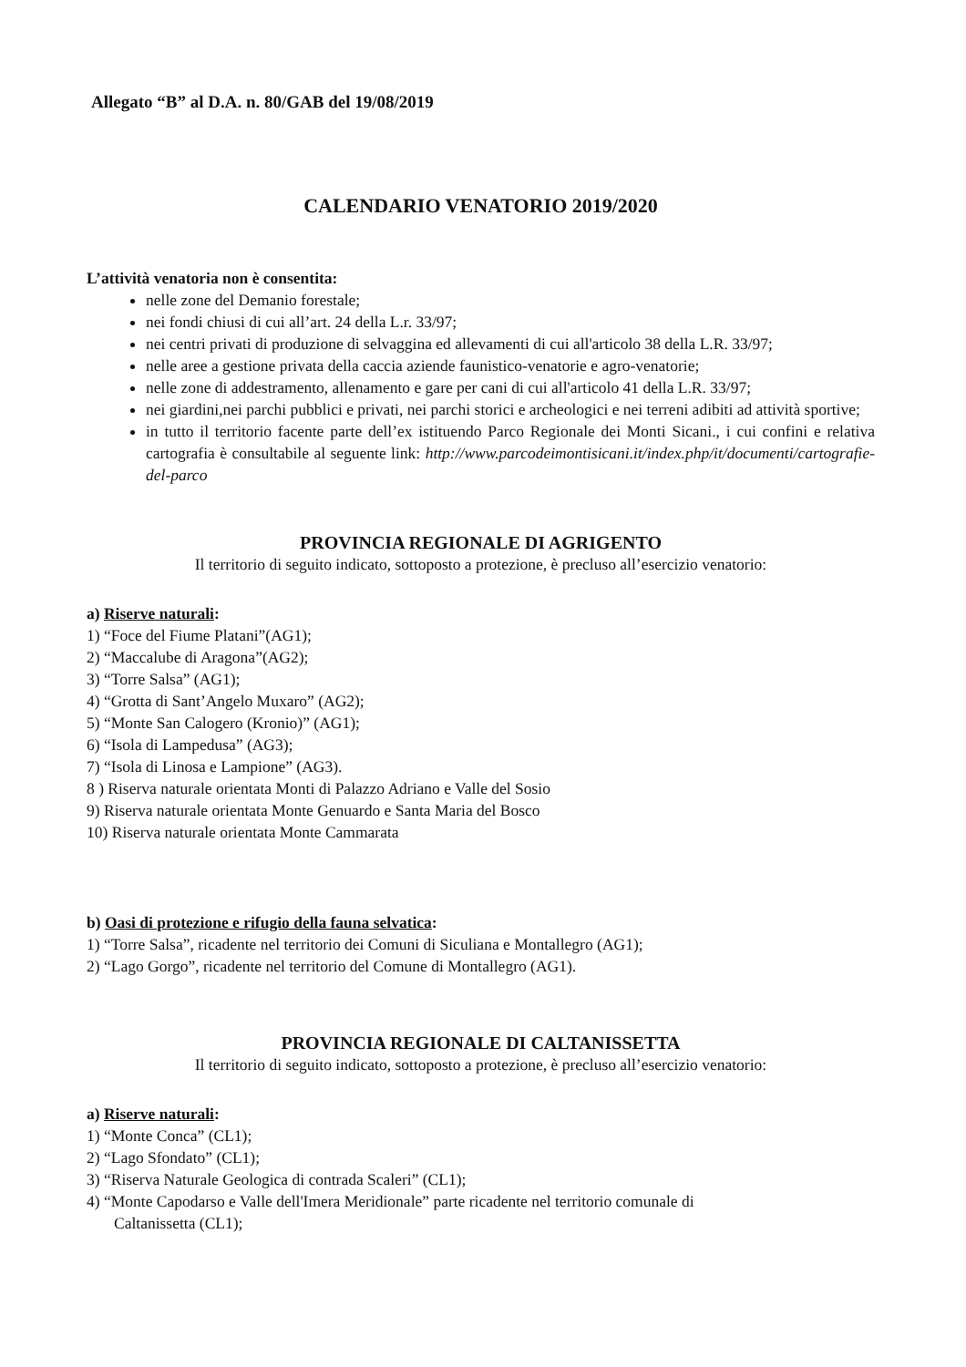Allegato “B” al D.A. n. 80/GAB del 19/08/2019
CALENDARIO VENATORIO 2019/2020
L’attività venatoria non è consentita:
nelle zone del Demanio forestale;
nei fondi chiusi di cui all’art. 24 della L.r. 33/97;
nei centri privati di produzione di selvaggina ed allevamenti di cui all'articolo 38 della L.R. 33/97;
nelle aree a gestione privata della caccia aziende faunistico-venatorie e agro-venatorie;
nelle zone di addestramento, allenamento e gare per cani di cui all'articolo 41 della L.R. 33/97;
nei giardini,nei parchi pubblici e privati, nei parchi storici e archeologici e nei terreni adibiti ad attività sportive;
in tutto il territorio facente parte dell’ex istituendo Parco Regionale dei Monti Sicani., i cui confini e relativa cartografia è consultabile al seguente link: http://www.parcodeimontisicani.it/index.php/it/documenti/cartografie-del-parco
PROVINCIA REGIONALE DI AGRIGENTO
Il territorio di seguito indicato, sottoposto a protezione, è precluso all’esercizio venatorio:
a) Riserve naturali:
1) “Foce del Fiume Platani”(AG1);
2) “Maccalube di Aragona”(AG2);
3) “Torre Salsa” (AG1);
4) “Grotta di Sant’Angelo Muxaro” (AG2);
5) “Monte San Calogero (Kronio)” (AG1);
6) “Isola di Lampedusa” (AG3);
7) “Isola di Linosa e Lampione” (AG3).
8 ) Riserva naturale orientata Monti di Palazzo Adriano e Valle del Sosio
9) Riserva naturale orientata Monte Genuardo e Santa Maria del Bosco
10) Riserva naturale orientata Monte Cammarata
b) Oasi di protezione e rifugio della fauna selvatica:
1) “Torre Salsa”, ricadente nel territorio dei Comuni di Siculiana e Montallegro (AG1);
2) “Lago Gorgo”, ricadente nel territorio del Comune di Montallegro (AG1).
PROVINCIA REGIONALE DI CALTANISSETTA
Il territorio di seguito indicato, sottoposto a protezione, è precluso all’esercizio venatorio:
a) Riserve naturali:
1) “Monte Conca” (CL1);
2) “Lago Sfondato” (CL1);
3) “Riserva Naturale Geologica di contrada Scaleri” (CL1);
4) “Monte Capodarso e Valle dell'Imera Meridionale” parte ricadente nel territorio comunale di
Caltanissetta (CL1);